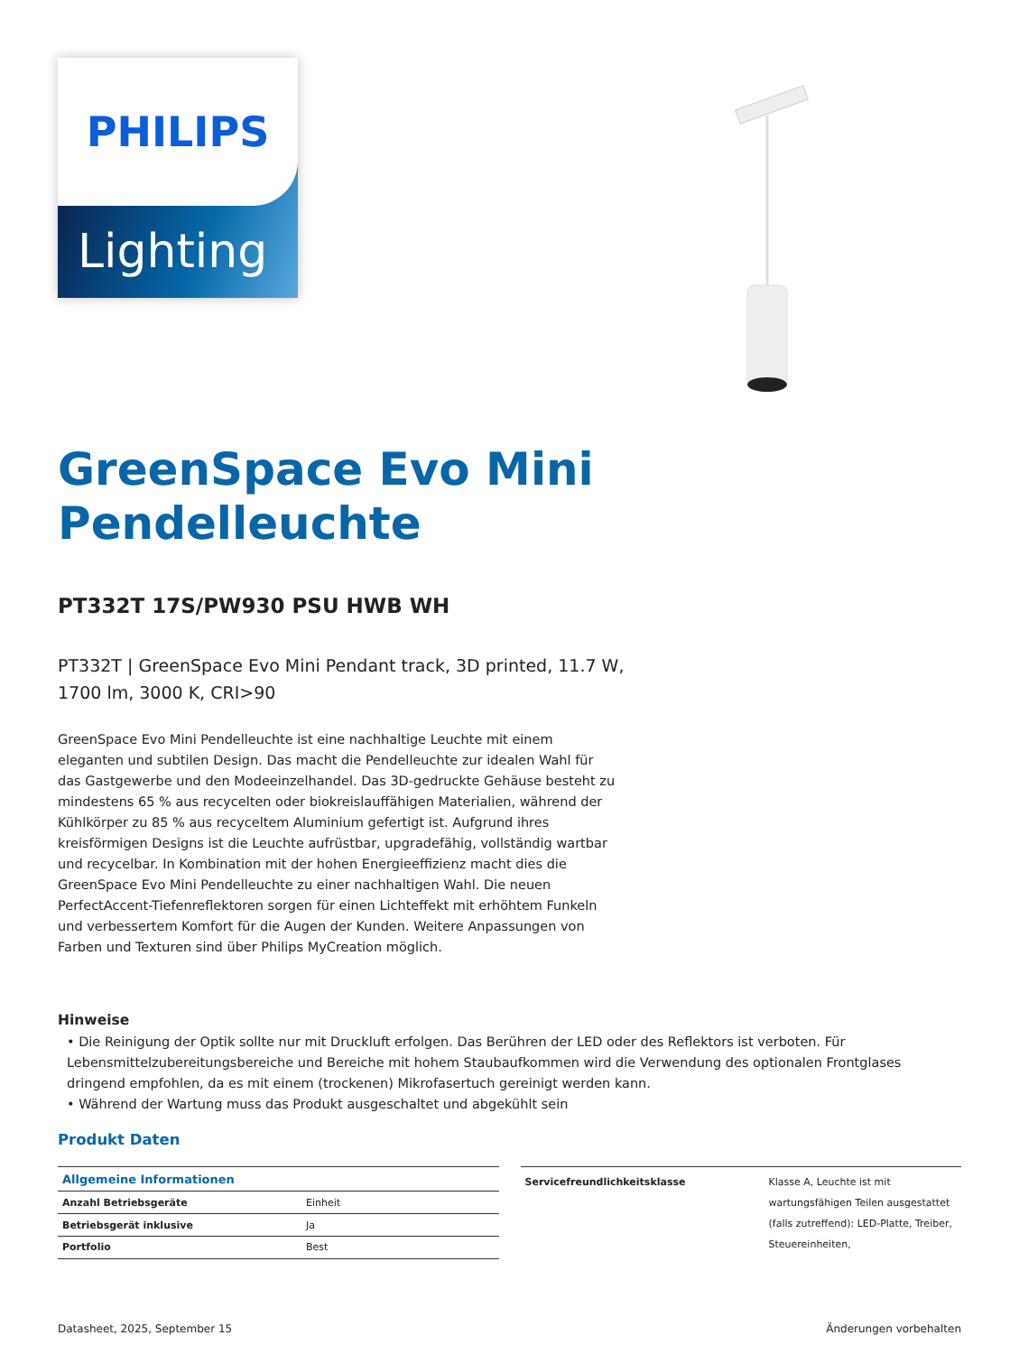PHILIPS
Lighting
GreenSpace Evo Mini Pendelleuchte
PT332T 17S/PW930 PSU HWB WH
PT332T | GreenSpace Evo Mini Pendant track, 3D printed, 11.7 W, 1700 lm, 3000 K, CRI>90
GreenSpace Evo Mini Pendelleuchte ist eine nachhaltige Leuchte mit einem eleganten und subtilen Design. Das macht die Pendelleuchte zur idealen Wahl für das Gastgewerbe und den Modeeinzelhandel. Das 3D-gedruckte Gehäuse besteht zu mindestens 65 % aus recycelten oder biokreislauffähigen Materialien, während der Kühlkörper zu 85 % aus recyceltem Aluminium gefertigt ist. Aufgrund ihres kreisförmigen Designs ist die Leuchte aufrüstbar, upgradefähig, vollständig wartbar und recycelbar. In Kombination mit der hohen Energieeffizienz macht dies die GreenSpace Evo Mini Pendelleuchte zu einer nachhaltigen Wahl. Die neuen PerfectAccent-Tiefenreflektoren sorgen für einen Lichteffekt mit erhöhtem Funkeln und verbessertem Komfort für die Augen der Kunden. Weitere Anpassungen von Farben und Texturen sind über Philips MyCreation möglich.
Hinweise
• Die Reinigung der Optik sollte nur mit Druckluft erfolgen. Das Berühren der LED oder des Reflektors ist verboten. Für Lebensmittelzubereitungsbereiche und Bereiche mit hohem Staubaufkommen wird die Verwendung des optionalen Frontglases dringend empfohlen, da es mit einem (trockenen) Mikrofasertuch gereinigt werden kann.
• Während der Wartung muss das Produkt ausgeschaltet und abgekühlt sein
Produkt Daten
| Allgemeine Informationen | |
| --- | --- |
| Anzahl Betriebsgeräte | Einheit |
| Betriebsgerät inklusive | Ja |
| Portfolio | Best |
| Servicefreundlichkeitsklasse | Klasse A, Leuchte ist mit wartungsfähigen Teilen ausgestattet (falls zutreffend): LED-Platte, Treiber, Steuereinheiten, |
Datasheet, 2025, September 15 Änderungen vorbehalten